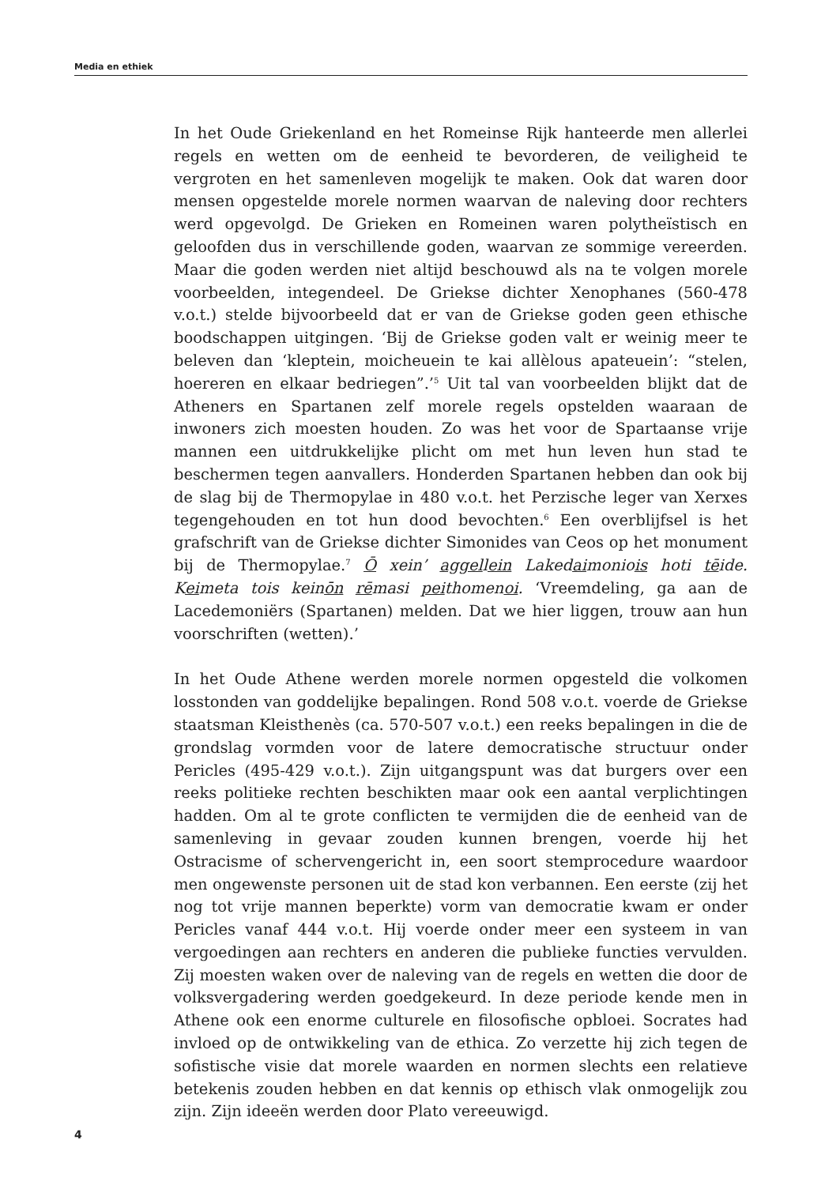Media en ethiek
In het Oude Griekenland en het Romeinse Rijk hanteerde men allerlei regels en wetten om de eenheid te bevorderen, de veiligheid te vergroten en het samenleven mogelijk te maken. Ook dat waren door mensen opgestelde morele normen waarvan de naleving door rechters werd opgevolgd. De Grieken en Romeinen waren polytheïstisch en geloofden dus in verschillende goden, waarvan ze sommige vereerden. Maar die goden werden niet altijd beschouwd als na te volgen morele voorbeelden, integendeel. De Griekse dichter Xenophanes (560-478 v.o.t.) stelde bijvoorbeeld dat er van de Griekse goden geen ethische boodschappen uitgingen. ‘Bij de Griekse goden valt er weinig meer te beleven dan ‘kleptein, moicheuein te kai allèlous apateuein’: “stelen, hoereren en elkaar bedriegen”.’<sup>5</sup> Uit tal van voorbeelden blijkt dat de Atheners en Spartanen zelf morele regels opstelden waaraan de inwoners zich moesten houden. Zo was het voor de Spartaanse vrije mannen een uitdrukkelijke plicht om met hun leven hun stad te beschermen tegen aanvallers. Honderden Spartanen hebben dan ook bij de slag bij de Thermopylae in 480 v.o.t. het Perzische leger van Xerxes tegengehouden en tot hun dood bevochten.<sup>6</sup> Een overblijfsel is het grafschrift van de Griekse dichter Simonides van Ceos op het monument bij de Thermopylae.<sup>7</sup> Ō xein’ aggellein Lakedaimoniois hoti tēide. Keimeta tois keinōn rēmasi peithomenoi. ‘Vreemdeling, ga aan de Lacedemoniërs (Spartanen) melden. Dat we hier liggen, trouw aan hun voorschriften (wetten).’
In het Oude Athene werden morele normen opgesteld die volkomen losstonden van goddelijke bepalingen. Rond 508 v.o.t. voerde de Griekse staatsman Kleisthenès (ca. 570-507 v.o.t.) een reeks bepalingen in die de grondslag vormden voor de latere democratische structuur onder Pericles (495-429 v.o.t.). Zijn uitgangspunt was dat burgers over een reeks politieke rechten beschikten maar ook een aantal verplichtingen hadden. Om al te grote conflicten te vermijden die de eenheid van de samenleving in gevaar zouden kunnen brengen, voerde hij het Ostracisme of schervengericht in, een soort stemprocedure waardoor men ongewenste personen uit de stad kon verbannen. Een eerste (zij het nog tot vrije mannen beperkte) vorm van democratie kwam er onder Pericles vanaf 444 v.o.t. Hij voerde onder meer een systeem in van vergoedingen aan rechters en anderen die publieke functies vervulden. Zij moesten waken over de naleving van de regels en wetten die door de volksvergadering werden goedgekeurd. In deze periode kende men in Athene ook een enorme culturele en filosofische opbloei. Socrates had invloed op de ontwikkeling van de ethica. Zo verzette hij zich tegen de sofistische visie dat morele waarden en normen slechts een relatieve betekenis zouden hebben en dat kennis op ethisch vlak onmogelijk zou zijn. Zijn ideeën werden door Plato vereeuwigd.
4